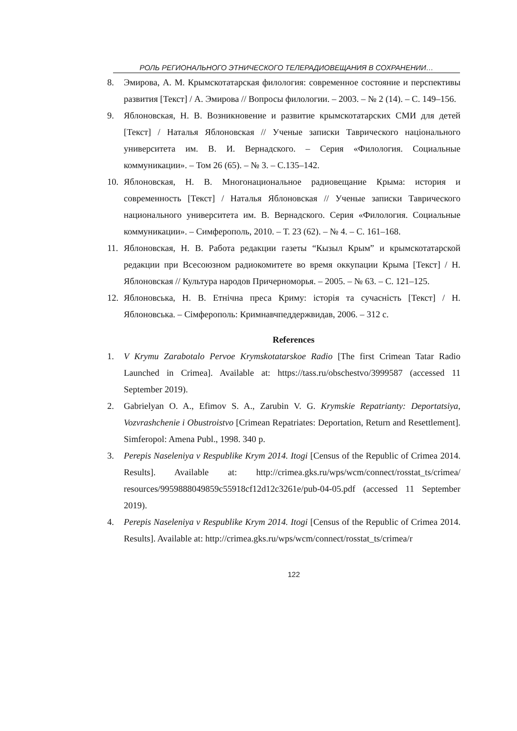РОЛЬ РЕГИОНАЛЬНОГО ЭТНИЧЕСКОГО ТЕЛЕРАДИОВЕЩАНИЯ В СОХРАНЕНИИ…
8. Эмирова, А. М. Крымскотатарская филология: современное состояние и перспективы развития [Текст] / А. Эмирова // Вопросы филологии. – 2003. – № 2 (14). – С. 149–156.
9. Яблоновская, Н. В. Возникновение и развитие крымскотатарских СМИ для детей [Текст] / Наталья Яблоновская // Ученые записки Таврического національного университета им. В. И. Вернадского. – Серия «Филология. Социальные коммуникации». – Том 26 (65). – № 3. – С.135–142.
10. Яблоновская, Н. В. Многонациональное радиовещание Крыма: история и современность [Текст] / Наталья Яблоновская // Ученые записки Таврического национального университета им. В. Вернадского. Серия «Филология. Социальные коммуникации». – Симферополь, 2010. – Т. 23 (62). – № 4. – С. 161–168.
11. Яблоновская, Н. В. Работа редакции газеты “Кызыл Крым” и крымскотатарской редакции при Всесоюзном радиокомитете во время оккупации Крыма [Текст] / Н. Яблоновская // Культура народов Причерноморья. – 2005. – № 63. – С. 121–125.
12. Яблоновська, Н. В. Етнічна преса Криму: історія та сучасність [Текст] / Н. Яблоновська. – Сімферополь: Кримнавчпеддержвидав, 2006. – 312 с.
References
1. V Krymu Zarabotalo Pervoe Krymskotatarskoe Radio [The first Crimean Tatar Radio Launched in Crimea]. Available at: https://tass.ru/obschestvo/3999587 (accessed 11 September 2019).
2. Gabrielyan O. A., Efimov S. A., Zarubin V. G. Krymskie Repatrianty: Deportatsiya, Vozvrashchenie i Obustroistvo [Crimean Repatriates: Deportation, Return and Resettlement]. Simferopol: Amena Publ., 1998. 340 p.
3. Perepis Naseleniya v Respublike Krym 2014. Itogi [Census of the Republic of Crimea 2014. Results]. Available at: http://crimea.gks.ru/wps/wcm/connect/rosstat_ts/crimea/ resources/9959888049859c55918cf12d12c3261e/pub-04-05.pdf (accessed 11 September 2019).
4. Perepis Naseleniya v Respublike Krym 2014. Itogi [Census of the Republic of Crimea 2014. Results]. Available at: http://crimea.gks.ru/wps/wcm/connect/rosstat_ts/crimea/r
122